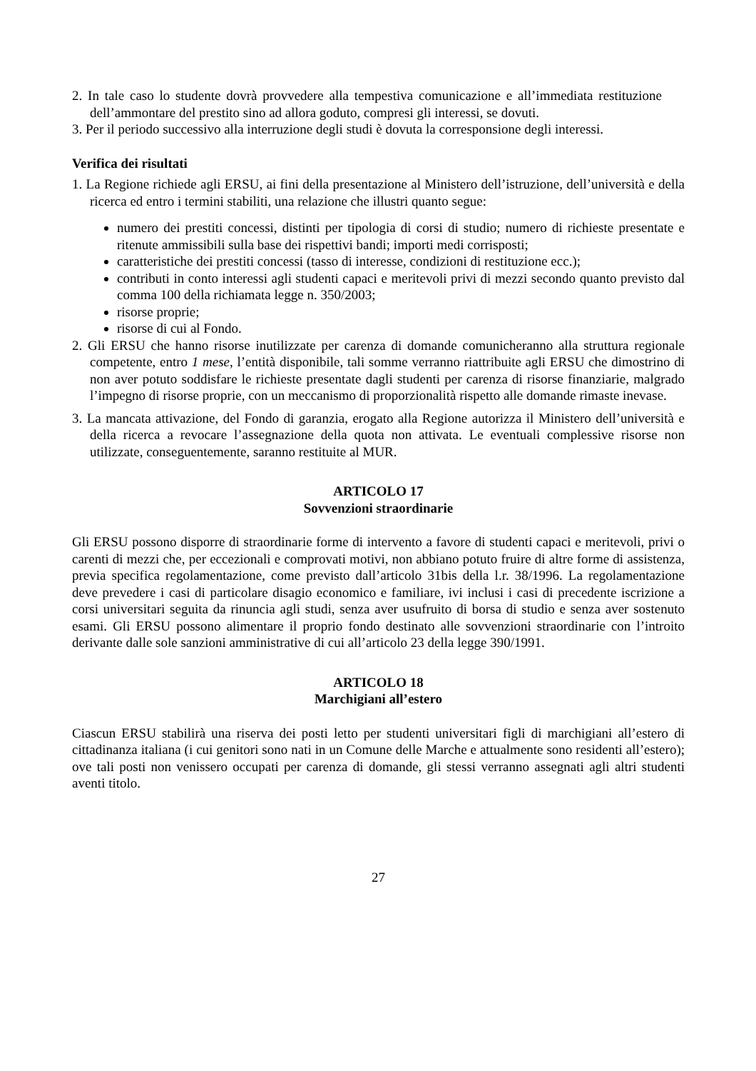2. In tale caso lo studente dovrà provvedere alla tempestiva comunicazione e all’immediata restituzione dell’ammontare del prestito sino ad allora goduto, compresi gli interessi, se dovuti.
3. Per il periodo successivo alla interruzione degli studi è dovuta la corresponsione degli interessi.
Verifica dei risultati
1. La Regione richiede agli ERSU, ai fini della presentazione al Ministero dell’istruzione, dell’università e della ricerca ed entro i termini stabiliti, una relazione che illustri quanto segue:
numero dei prestiti concessi, distinti per tipologia di corsi di studio; numero di richieste presentate e ritenute ammissibili sulla base dei rispettivi bandi; importi medi corrisposti;
caratteristiche dei prestiti concessi (tasso di interesse, condizioni di restituzione ecc.);
contributi in conto interessi agli studenti capaci e meritevoli privi di mezzi secondo quanto previsto dal comma 100 della richiamata legge n. 350/2003;
risorse proprie;
risorse di cui al Fondo.
2. Gli ERSU che hanno risorse inutilizzate per carenza di domande comunicheranno alla struttura regionale competente, entro 1 mese, l’entità disponibile, tali somme verranno riattribuite agli ERSU che dimostrino di non aver potuto soddisfare le richieste presentate dagli studenti per carenza di risorse finanziarie, malgrado l’impegno di risorse proprie, con un meccanismo di proporzionalità rispetto alle domande rimaste inevase.
3. La mancata attivazione, del Fondo di garanzia, erogato alla Regione autorizza il Ministero dell’università e della ricerca a revocare l’assegnazione della quota non attivata. Le eventuali complessive risorse non utilizzate, conseguentemente, saranno restituite al MUR.
ARTICOLO 17
Sovvenzioni straordinarie
Gli ERSU possono disporre di straordinarie forme di intervento a favore di studenti capaci e meritevoli, privi o carenti di mezzi che, per eccezionali e comprovati motivi, non abbiano potuto fruire di altre forme di assistenza, previa specifica regolamentazione, come previsto dall’articolo 31bis della l.r. 38/1996. La regolamentazione deve prevedere i casi di particolare disagio economico e familiare, ivi inclusi i casi di precedente iscrizione a corsi universitari seguita da rinuncia agli studi, senza aver usufruito di borsa di studio e senza aver sostenuto esami. Gli ERSU possono alimentare il proprio fondo destinato alle sovvenzioni straordinarie con l’introito derivante dalle sole sanzioni amministrative di cui all’articolo 23 della legge 390/1991.
ARTICOLO 18
Marchigiani all’estero
Ciascun ERSU stabilirà una riserva dei posti letto per studenti universitari figli di marchigiani all’estero di cittadinanza italiana (i cui genitori sono nati in un Comune delle Marche e attualmente sono residenti all’estero); ove tali posti non venissero occupati per carenza di domande, gli stessi verranno assegnati agli altri studenti aventi titolo.
27